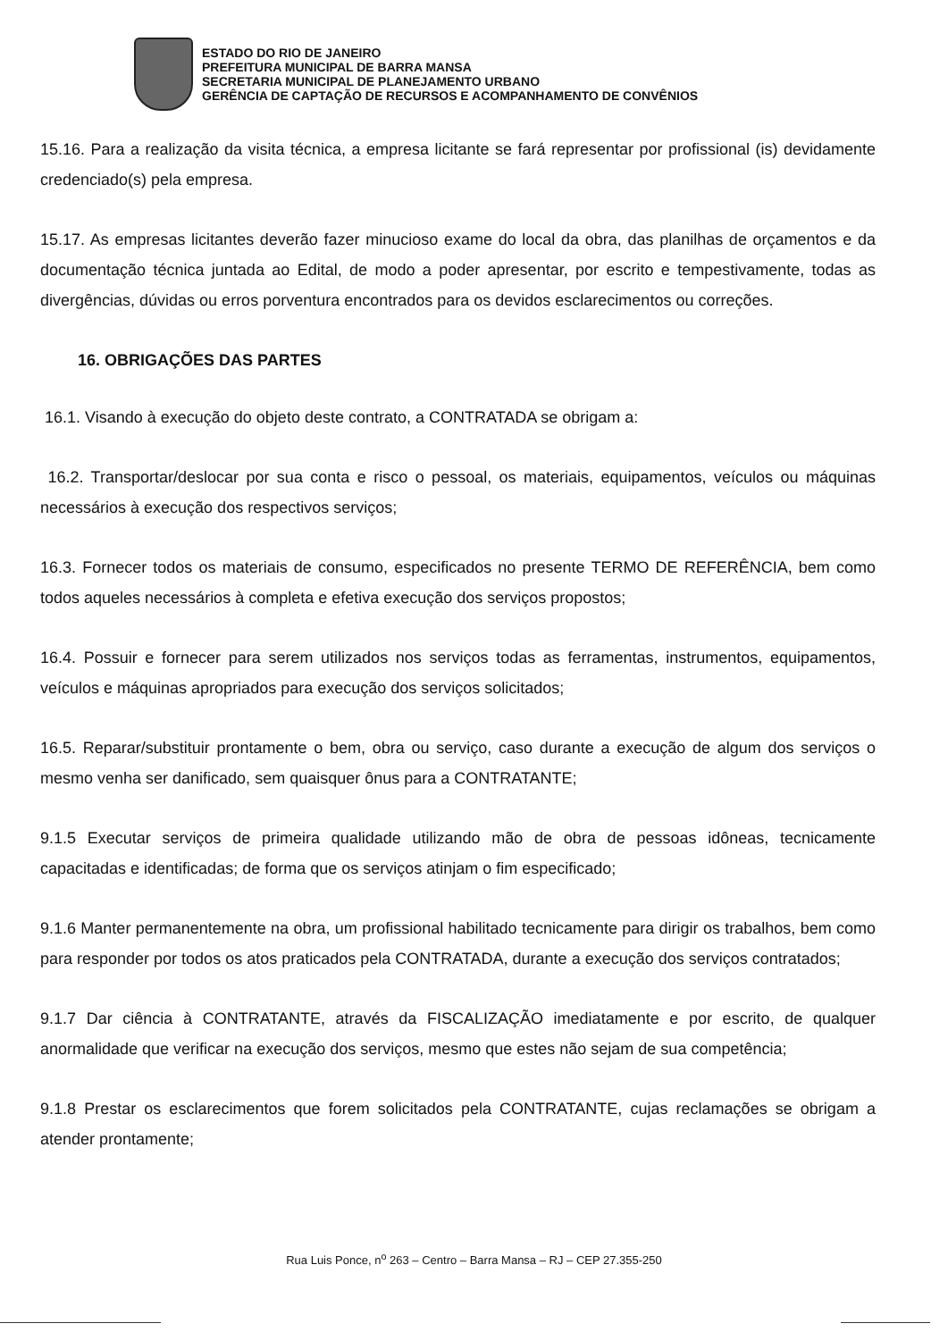ESTADO DO RIO DE JANEIRO
PREFEITURA MUNICIPAL DE BARRA MANSA
SECRETARIA MUNICIPAL DE PLANEJAMENTO URBANO
GERÊNCIA DE CAPTAÇÃO DE RECURSOS E ACOMPANHAMENTO DE CONVÊNIOS
15.16. Para a realização da visita técnica, a empresa licitante se fará representar por profissional (is) devidamente credenciado(s) pela empresa.
15.17. As empresas licitantes deverão fazer minucioso exame do local da obra, das planilhas de orçamentos e da documentação técnica juntada ao Edital, de modo a poder apresentar, por escrito e tempestivamente, todas as divergências, dúvidas ou erros porventura encontrados para os devidos esclarecimentos ou correções.
16. OBRIGAÇÕES DAS PARTES
16.1. Visando à execução do objeto deste contrato, a CONTRATADA se obrigam a:
16.2. Transportar/deslocar por sua conta e risco o pessoal, os materiais, equipamentos, veículos ou máquinas necessários à execução dos respectivos serviços;
16.3. Fornecer todos os materiais de consumo, especificados no presente TERMO DE REFERÊNCIA, bem como todos aqueles necessários à completa e efetiva execução dos serviços propostos;
16.4. Possuir e fornecer para serem utilizados nos serviços todas as ferramentas, instrumentos, equipamentos, veículos e máquinas apropriados para execução dos serviços solicitados;
16.5. Reparar/substituir prontamente o bem, obra ou serviço, caso durante a execução de algum dos serviços o mesmo venha ser danificado, sem quaisquer ônus para a CONTRATANTE;
9.1.5 Executar serviços de primeira qualidade utilizando mão de obra de pessoas idôneas, tecnicamente capacitadas e identificadas; de forma que os serviços atinjam o fim especificado;
9.1.6 Manter permanentemente na obra, um profissional habilitado tecnicamente para dirigir os trabalhos, bem como para responder por todos os atos praticados pela CONTRATADA, durante a execução dos serviços contratados;
9.1.7 Dar ciência à CONTRATANTE, através da FISCALIZAÇÃO imediatamente e por escrito, de qualquer anormalidade que verificar na execução dos serviços, mesmo que estes não sejam de sua competência;
9.1.8 Prestar os esclarecimentos que forem solicitados pela CONTRATANTE, cujas reclamações se obrigam a atender prontamente;
Rua Luis Ponce, n<sup>o</sup> 263 – Centro – Barra Mansa – RJ – CEP 27.355-250